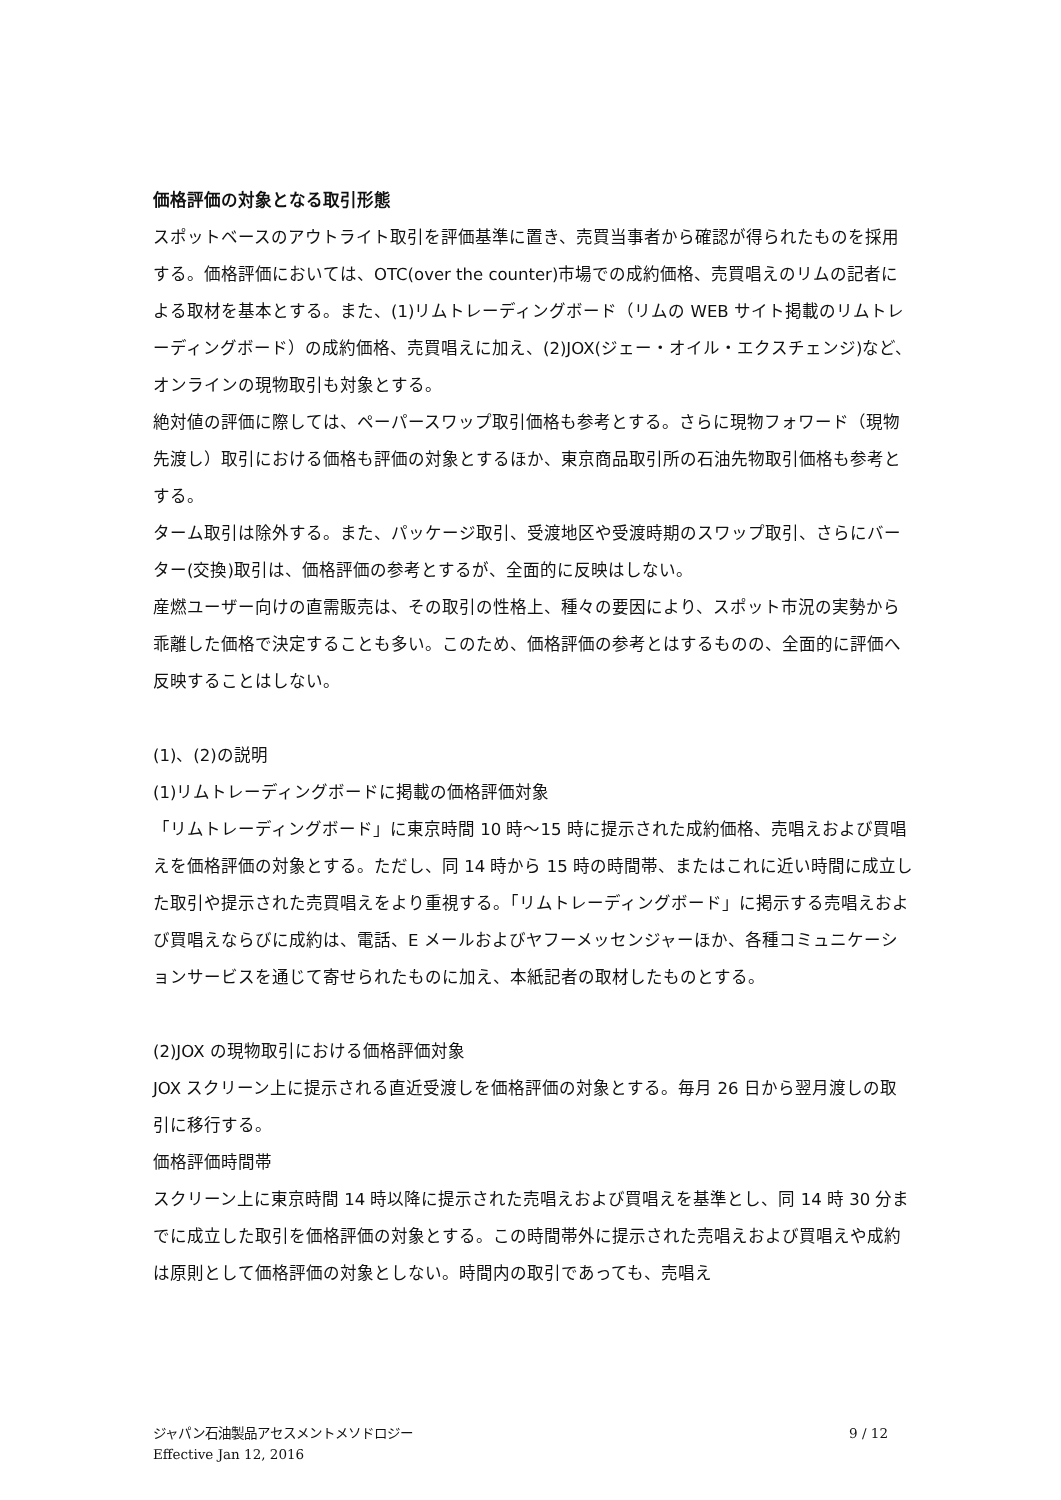価格評価の対象となる取引形態
スポットベースのアウトライト取引を評価基準に置き、売買当事者から確認が得られたものを採用する。価格評価においては、OTC(over the counter)市場での成約価格、売買唱えのリムの記者による取材を基本とする。また、(1)リムトレーディングボード（リムの WEB サイト掲載のリムトレーディングボード）の成約価格、売買唱えに加え、(2)JOX(ジェー・オイル・エクスチェンジ)など、オンラインの現物取引も対象とする。
絶対値の評価に際しては、ペーパースワップ取引価格も参考とする。さらに現物フォワード（現物先渡し）取引における価格も評価の対象とするほか、東京商品取引所の石油先物取引価格も参考とする。
ターム取引は除外する。また、パッケージ取引、受渡地区や受渡時期のスワップ取引、さらにバーター(交換)取引は、価格評価の参考とするが、全面的に反映はしない。
産燃ユーザー向けの直需販売は、その取引の性格上、種々の要因により、スポット市況の実勢から乖離した価格で決定することも多い。このため、価格評価の参考とはするものの、全面的に評価へ反映することはしない。
(1)、(2)の説明
(1)リムトレーディングボードに掲載の価格評価対象
「リムトレーディングボード」に東京時間 10 時～15 時に提示された成約価格、売唱えおよび買唱えを価格評価の対象とする。ただし、同 14 時から 15 時の時間帯、またはこれに近い時間に成立した取引や提示された売買唱えをより重視する。「リムトレーディングボード」に掲示する売唱えおよび買唱えならびに成約は、電話、E メールおよびヤフーメッセンジャーほか、各種コミュニケーションサービスを通じて寄せられたものに加え、本紙記者の取材したものとする。
(2)JOX の現物取引における価格評価対象
JOX スクリーン上に提示される直近受渡しを価格評価の対象とする。毎月 26 日から翌月渡しの取引に移行する。
価格評価時間帯
スクリーン上に東京時間 14 時以降に提示された売唱えおよび買唱えを基準とし、同 14 時 30 分までに成立した取引を価格評価の対象とする。この時間帯外に提示された売唱えおよび買唱えや成約は原則として価格評価の対象としない。時間内の取引であっても、売唱え
ジャパン石油製品アセスメントメソドロジー
Effective Jan 12, 2016
9 / 12